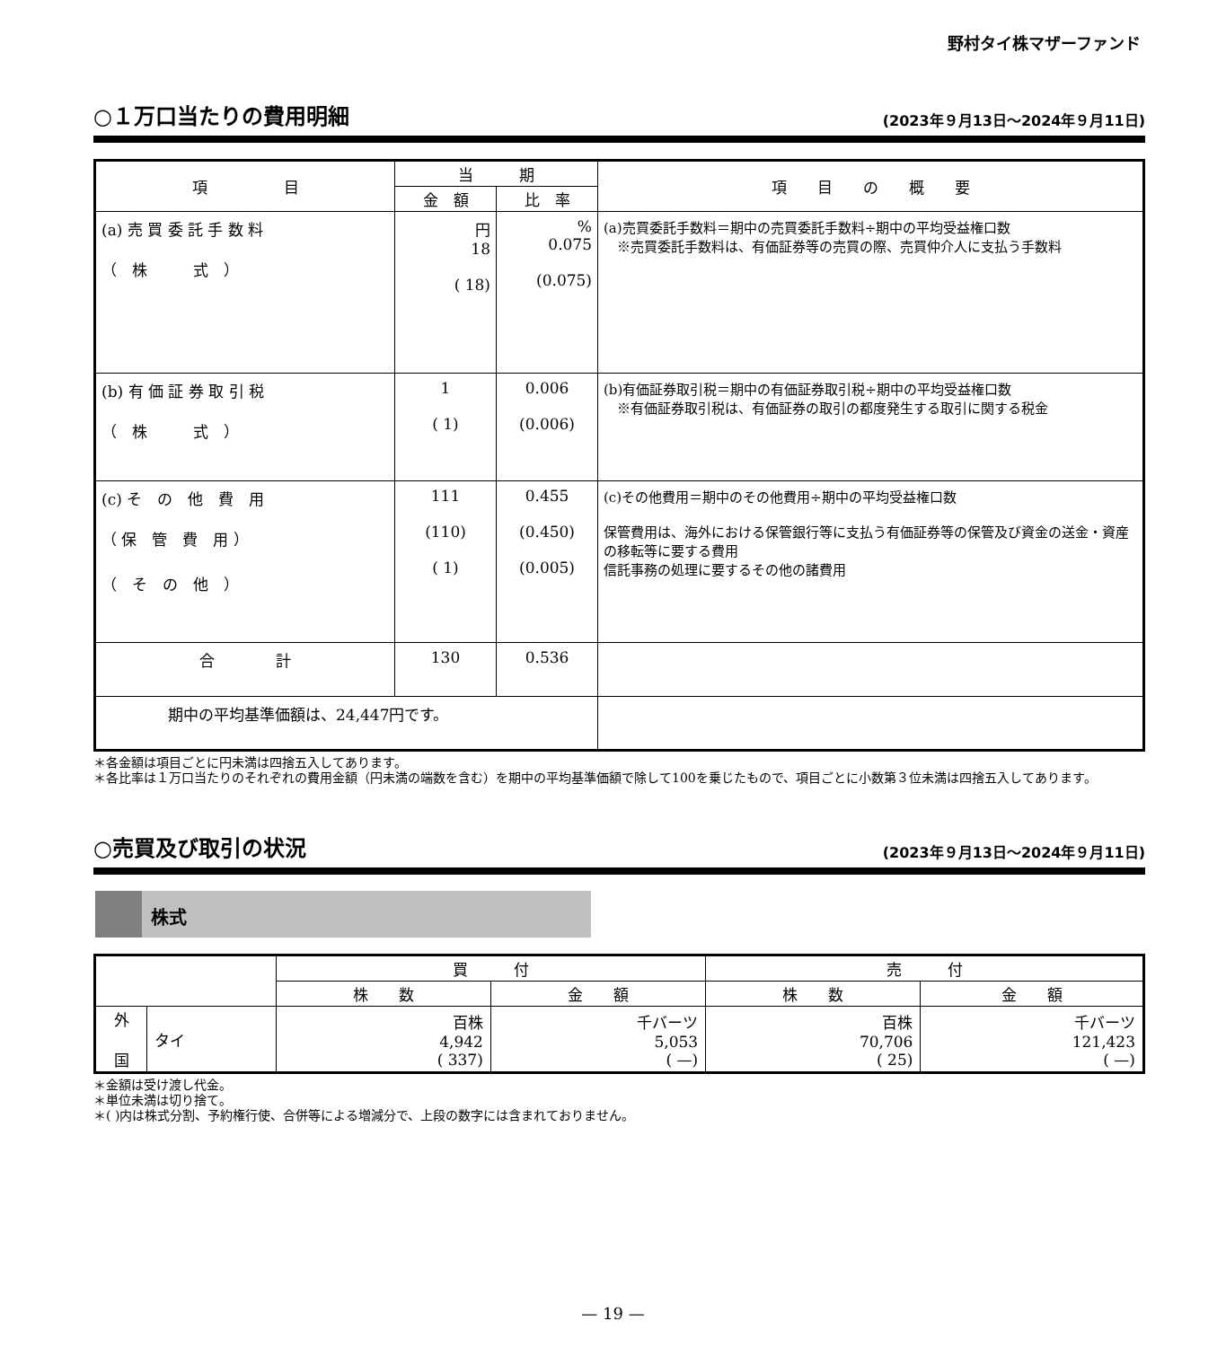野村タイ株マザーファンド
○１万口当たりの費用明細
(2023年９月13日～2024年９月11日)
| 項 目 | 当 期 | | 項 目 の 概 要 |
| --- | --- | --- | --- |
| | 金 額 | 比 率 | |
| (a) 売 買 委 託 手 数 料 （ 株 式 ） | 円 18 ( 18) | % 0.075 (0.075) | (a)売買委託手数料＝期中の売買委託手数料÷期中の平均受益権口数 ※売買委託手数料は、有価証券等の売買の際、売買仲介人に支払う手数料 |
| (b) 有 価 証 券 取 引 税 （ 株 式 ） | 1 ( 1) | 0.006 (0.006) | (b)有価証券取引税＝期中の有価証券取引税÷期中の平均受益権口数 ※有価証券取引税は、有価証券の取引の都度発生する取引に関する税金 |
| (c) そ の 他 費 用 （ 保 管 費 用 ） （ そ の 他 ） | 111 (110) ( 1) | 0.455 (0.450) (0.005) | (c)その他費用＝期中のその他費用÷期中の平均受益権口数 保管費用は、海外における保管銀行等に支払う有価証券等の保管及び資金の送金・資産の移転等に要する費用 信託事務の処理に要するその他の諸費用 |
| 合 計 | 130 | 0.536 | |
| 期中の平均基準価額は、24,447円です。 | | | |
＊各金額は項目ごとに円未満は四捨五入してあります。
＊各比率は１万口当たりのそれぞれの費用金額（円未満の端数を含む）を期中の平均基準価額で除して100を乗じたもので、項目ごとに小数第３位未満は四捨五入してあります。
○売買及び取引の状況
(2023年９月13日～2024年９月11日)
株式
| | | 買 付 | | 売 付 | |
| --- | --- | --- | --- | --- | --- |
| | | 株 数 | 金 額 | 株 数 | 金 額 |
| 外 国 | タイ | 百株 4,942 ( 337) | 千バーツ 5,053 ( —) | 百株 70,706 ( 25) | 千バーツ 121,423 ( —) |
＊金額は受け渡し代金。
＊単位未満は切り捨て。
＊( )内は株式分割、予約権行使、合併等による増減分で、上段の数字には含まれておりません。
— 19 —